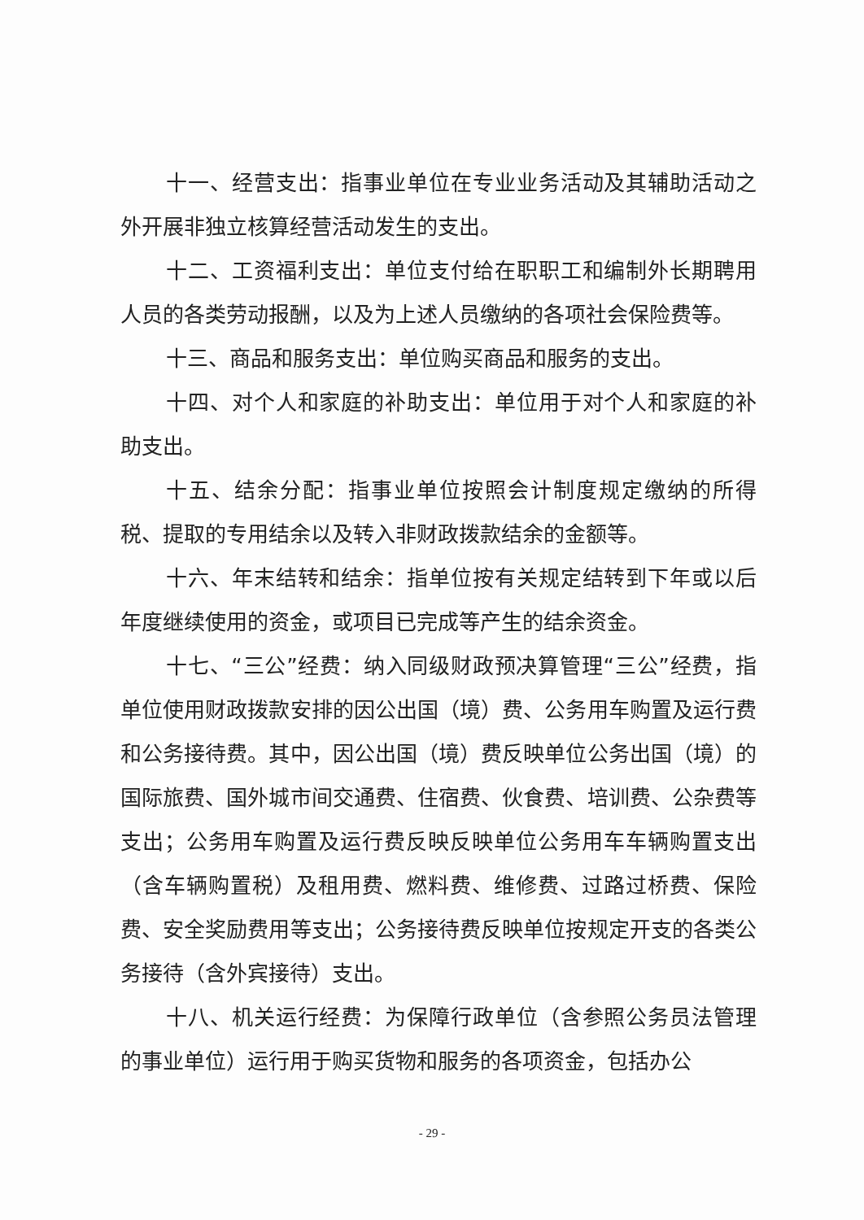十一、经营支出：指事业单位在专业业务活动及其辅助活动之外开展非独立核算经营活动发生的支出。
十二、工资福利支出：单位支付给在职职工和编制外长期聘用人员的各类劳动报酬，以及为上述人员缴纳的各项社会保险费等。
十三、商品和服务支出：单位购买商品和服务的支出。
十四、对个人和家庭的补助支出：单位用于对个人和家庭的补助支出。
十五、结余分配：指事业单位按照会计制度规定缴纳的所得税、提取的专用结余以及转入非财政拨款结余的金额等。
十六、年末结转和结余：指单位按有关规定结转到下年或以后年度继续使用的资金，或项目已完成等产生的结余资金。
十七、“三公”经费：纳入同级财政预决算管理“三公”经费，指单位使用财政拨款安排的因公出国（境）费、公务用车购置及运行费和公务接待费。其中，因公出国（境）费反映单位公务出国（境）的国际旅费、国外城市间交通费、住宿费、伙食费、培训费、公杂费等支出；公务用车购置及运行费反映反映单位公务用车车辆购置支出（含车辆购置税）及租用费、燃料费、维修费、过路过桥费、保险费、安全奖励费用等支出；公务接待费反映单位按规定开支的各类公务接待（含外宾接待）支出。
十八、机关运行经费：为保障行政单位（含参照公务员法管理的事业单位）运行用于购买货物和服务的各项资金，包括办公
- 29 -